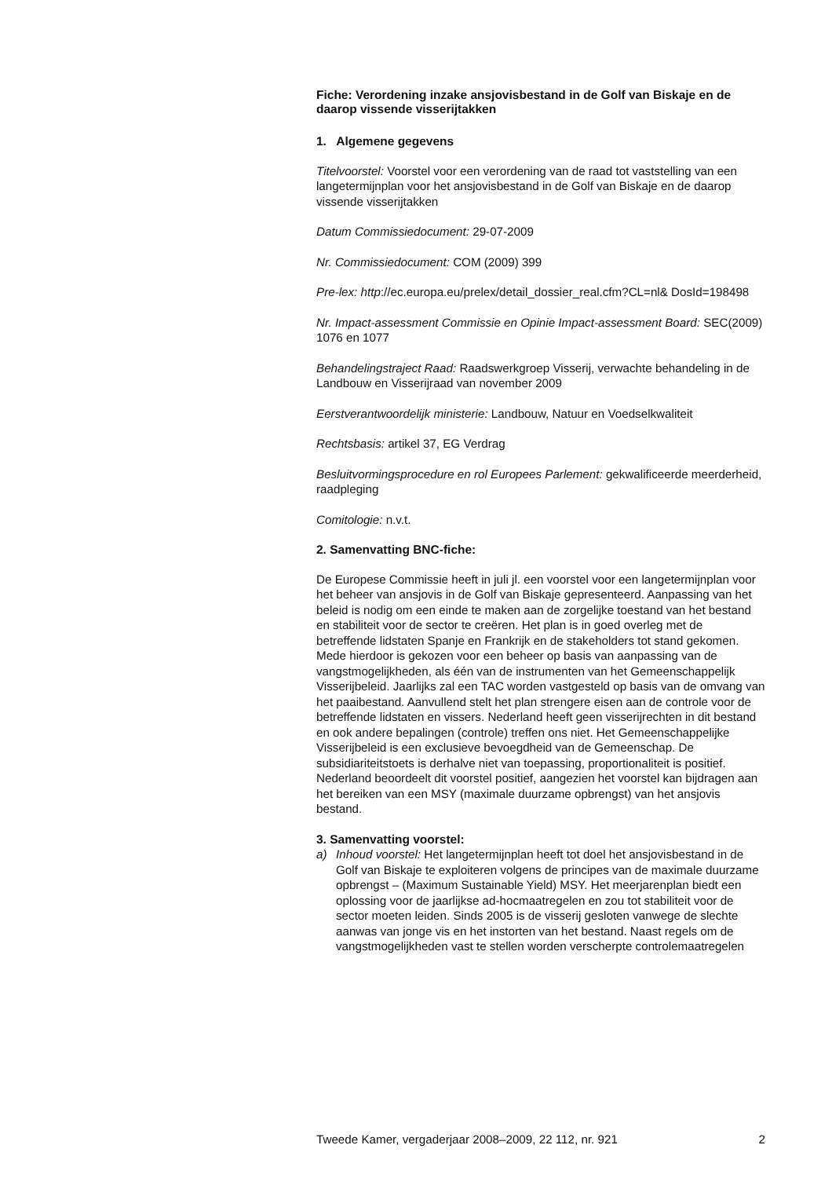Fiche: Verordening inzake ansjovisbestand in de Golf van Biskaje en de daarop vissende visserijtakken
1. Algemene gegevens
Titelvoorstel: Voorstel voor een verordening van de raad tot vaststelling van een langetermijnplan voor het ansjovisbestand in de Golf van Biskaje en de daarop vissende visserijtakken
Datum Commissiedocument: 29-07-2009
Nr. Commissiedocument: COM (2009) 399
Pre-lex: http://ec.europa.eu/prelex/detail_dossier_real.cfm?CL=nl& DosId=198498
Nr. Impact-assessment Commissie en Opinie Impact-assessment Board: SEC(2009) 1076 en 1077
Behandelingstraject Raad: Raadswerkgroep Visserij, verwachte behandeling in de Landbouw en Visserijraad van november 2009
Eerstverantwoordelijk ministerie: Landbouw, Natuur en Voedselkwaliteit
Rechtsbasis: artikel 37, EG Verdrag
Besluitvormingsprocedure en rol Europees Parlement: gekwalificeerde meerderheid, raadpleging
Comitologie: n.v.t.
2. Samenvatting BNC-fiche:
De Europese Commissie heeft in juli jl. een voorstel voor een langetermijnplan voor het beheer van ansjovis in de Golf van Biskaje gepresenteerd. Aanpassing van het beleid is nodig om een einde te maken aan de zorgelijke toestand van het bestand en stabiliteit voor de sector te creëren. Het plan is in goed overleg met de betreffende lidstaten Spanje en Frankrijk en de stakeholders tot stand gekomen. Mede hierdoor is gekozen voor een beheer op basis van aanpassing van de vangstmogelijkheden, als één van de instrumenten van het Gemeenschappelijk Visserijbeleid. Jaarlijks zal een TAC worden vastgesteld op basis van de omvang van het paaibestand. Aanvullend stelt het plan strengere eisen aan de controle voor de betreffende lidstaten en vissers. Nederland heeft geen visserijrechten in dit bestand en ook andere bepalingen (controle) treffen ons niet. Het Gemeenschappelijke Visserijbeleid is een exclusieve bevoegdheid van de Gemeenschap. De subsidiariteitstoets is derhalve niet van toepassing, proportionaliteit is positief. Nederland beoordeelt dit voorstel positief, aangezien het voorstel kan bijdragen aan het bereiken van een MSY (maximale duurzame opbrengst) van het ansjovis bestand.
3. Samenvatting voorstel:
a) Inhoud voorstel: Het langetermijnplan heeft tot doel het ansjovisbestand in de Golf van Biskaje te exploiteren volgens de principes van de maximale duurzame opbrengst – (Maximum Sustainable Yield) MSY. Het meerjarenplan biedt een oplossing voor de jaarlijkse ad-hocmaatregelen en zou tot stabiliteit voor de sector moeten leiden. Sinds 2005 is de visserij gesloten vanwege de slechte aanwas van jonge vis en het instorten van het bestand. Naast regels om de vangstmogelijkheden vast te stellen worden verscherpte controlemaatregelen
Tweede Kamer, vergaderjaar 2008–2009, 22 112, nr. 921 2